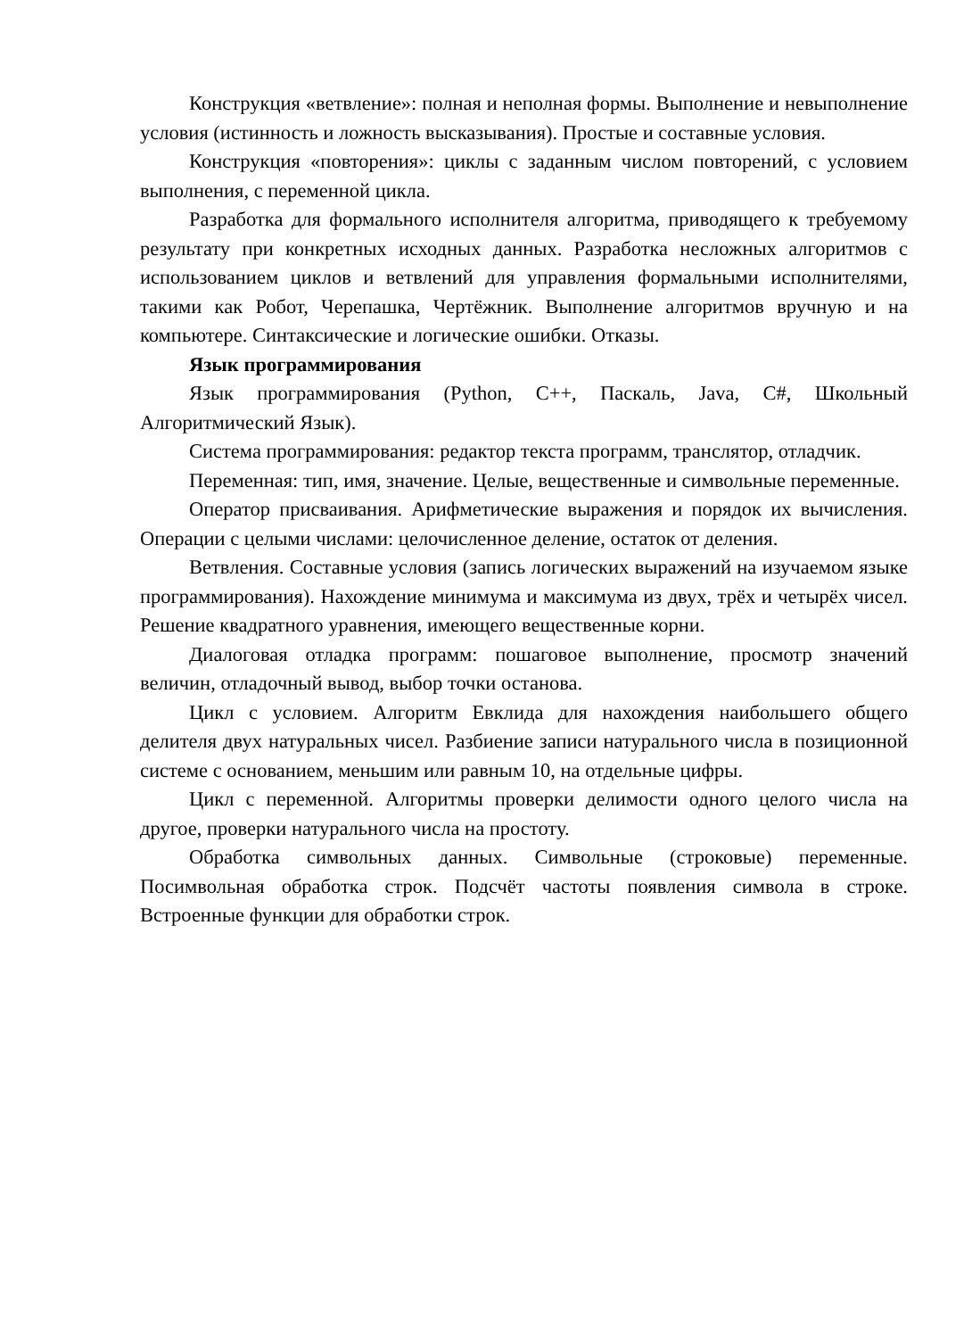Конструкция «ветвление»: полная и неполная формы. Выполнение и невыполнение условия (истинность и ложность высказывания). Простые и составные условия.
Конструкция «повторения»: циклы с заданным числом повторений, с условием выполнения, с переменной цикла.
Разработка для формального исполнителя алгоритма, приводящего к требуемому результату при конкретных исходных данных. Разработка несложных алгоритмов с использованием циклов и ветвлений для управления формальными исполнителями, такими как Робот, Черепашка, Чертёжник. Выполнение алгоритмов вручную и на компьютере. Синтаксические и логические ошибки. Отказы.
Язык программирования
Язык программирования (Python, C++, Паскаль, Java, C#, Школьный Алгоритмический Язык).
Система программирования: редактор текста программ, транслятор, отладчик.
Переменная: тип, имя, значение. Целые, вещественные и символьные переменные.
Оператор присваивания. Арифметические выражения и порядок их вычисления. Операции с целыми числами: целочисленное деление, остаток от деления.
Ветвления. Составные условия (запись логических выражений на изучаемом языке программирования). Нахождение минимума и максимума из двух, трёх и четырёх чисел. Решение квадратного уравнения, имеющего вещественные корни.
Диалоговая отладка программ: пошаговое выполнение, просмотр значений величин, отладочный вывод, выбор точки останова.
Цикл с условием. Алгоритм Евклида для нахождения наибольшего общего делителя двух натуральных чисел. Разбиение записи натурального числа в позиционной системе с основанием, меньшим или равным 10, на отдельные цифры.
Цикл с переменной. Алгоритмы проверки делимости одного целого числа на другое, проверки натурального числа на простоту.
Обработка символьных данных. Символьные (строковые) переменные. Посимвольная обработка строк. Подсчёт частоты появления символа в строке. Встроенные функции для обработки строк.